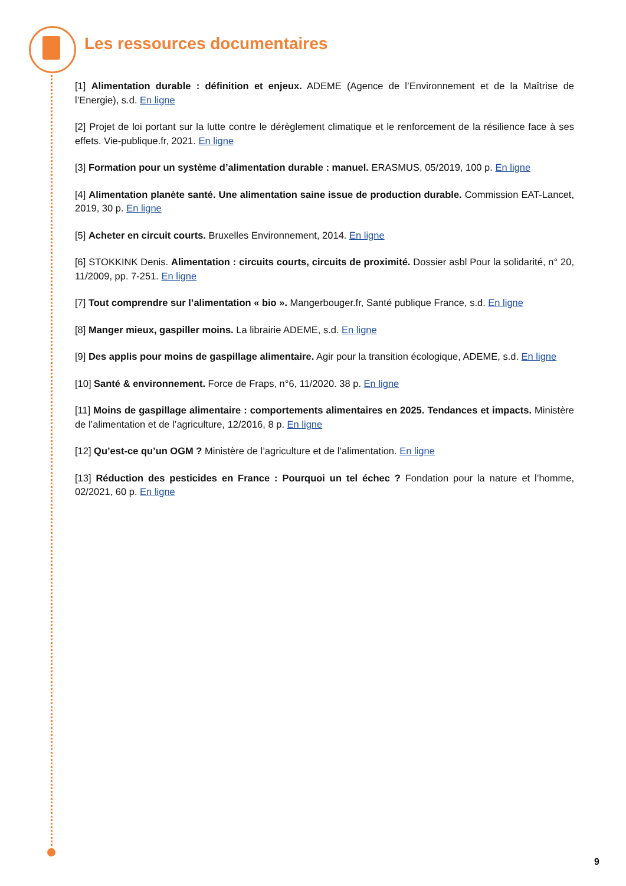Les ressources documentaires
[1] Alimentation durable : définition et enjeux. ADEME (Agence de l’Environnement et de la Maîtrise de l’Energie), s.d. En ligne
[2] Projet de loi portant sur la lutte contre le dérèglement climatique et le renforcement de la résilience face à ses effets. Vie-publique.fr, 2021. En ligne
[3] Formation pour un système d’alimentation durable : manuel. ERASMUS, 05/2019, 100 p. En ligne
[4] Alimentation planète santé. Une alimentation saine issue de production durable. Commission EAT-Lancet, 2019, 30 p. En ligne
[5] Acheter en circuit courts. Bruxelles Environnement, 2014. En ligne
[6] STOKKINK Denis. Alimentation : circuits courts, circuits de proximité. Dossier asbl Pour la solidarité, n° 20, 11/2009, pp. 7-251. En ligne
[7] Tout comprendre sur l’alimentation « bio ». Mangerbouger.fr, Santé publique France, s.d. En ligne
[8] Manger mieux, gaspiller moins. La librairie ADEME, s.d. En ligne
[9] Des applis pour moins de gaspillage alimentaire. Agir pour la transition écologique, ADEME, s.d. En ligne
[10] Santé & environnement. Force de Fraps, n°6, 11/2020. 38 p. En ligne
[11] Moins de gaspillage alimentaire : comportements alimentaires en 2025. Tendances et impacts. Ministère de l’alimentation et de l’agriculture, 12/2016, 8 p. En ligne
[12] Qu’est-ce qu’un OGM ? Ministère de l’agriculture et de l’alimentation. En ligne
[13] Réduction des pesticides en France : Pourquoi un tel échec ? Fondation pour la nature et l’homme, 02/2021, 60 p. En ligne
9